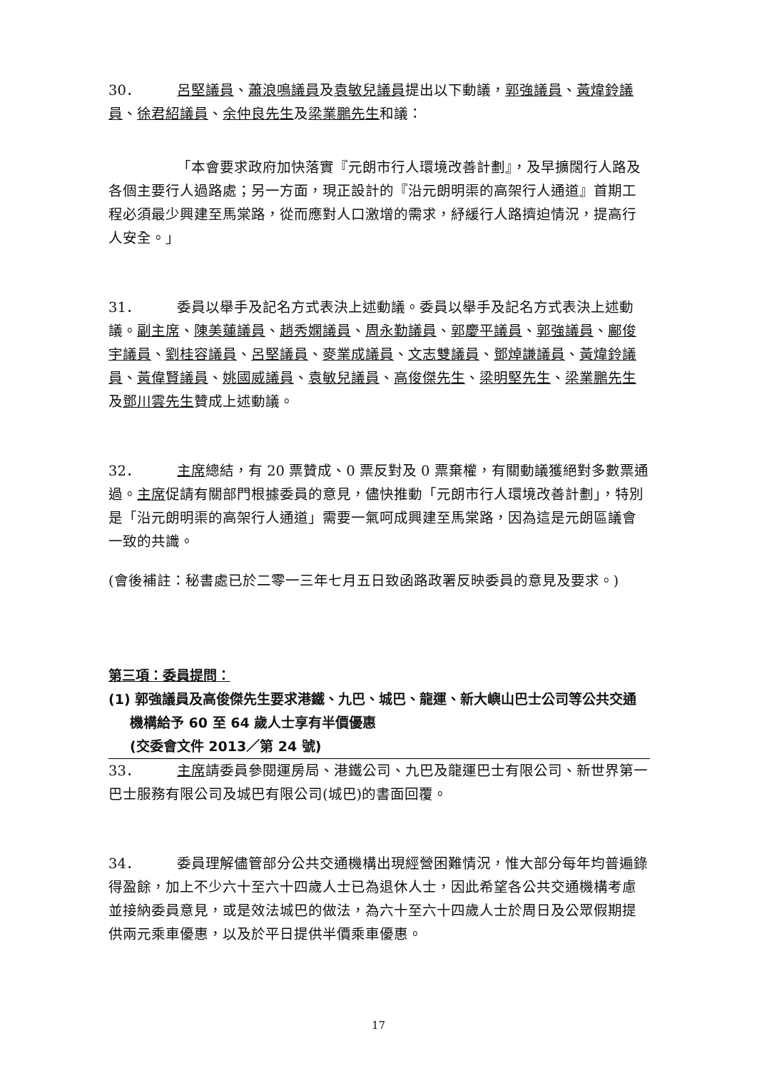30． 呂堅議員、蕭浪鳴議員及袁敏兒議員提出以下動議，郭強議員、黃煒鈴議員、徐君紹議員、余仲良先生及梁業鵬先生和議：
「本會要求政府加快落實『元朗市行人環境改善計劃』，及早擴闊行人路及各個主要行人過路處；另一方面，現正設計的『沿元朗明渠的高架行人通道』首期工程必須最少興建至馬棠路，從而應對人口激增的需求，紓緩行人路擠迫情況，提高行人安全。」
31． 委員以舉手及記名方式表決上述動議。委員以舉手及記名方式表決上述動議。副主席、陳美蓮議員、趙秀嫻議員、周永勤議員、郭慶平議員、郭強議員、鄺俊宇議員、劉桂容議員、呂堅議員、麥業成議員、文志雙議員、鄧焯謙議員、黃煒鈴議員、黃偉賢議員、姚國威議員、袁敏兒議員、高俊傑先生、梁明堅先生、梁業鵬先生及鄧川雲先生贊成上述動議。
32． 主席總結，有 20 票贊成、0 票反對及 0 票棄權，有關動議獲絕對多數票通過。主席促請有關部門根據委員的意見，儘快推動「元朗市行人環境改善計劃」，特別是「沿元朗明渠的高架行人通道」需要一氣呵成興建至馬棠路，因為這是元朗區議會一致的共識。
(會後補註：秘書處已於二零一三年七月五日致函路政署反映委員的意見及要求。)
第三項：委員提問：
(1) 郭強議員及高俊傑先生要求港鐵、九巴、城巴、龍運、新大嶼山巴士公司等公共交通機構給予 60 至 64 歲人士享有半價優惠
(交委會文件 2013／第 24 號)
33． 主席請委員參閱運房局、港鐵公司、九巴及龍運巴士有限公司、新世界第一巴士服務有限公司及城巴有限公司(城巴)的書面回覆。
34． 委員理解儘管部分公共交通機構出現經營困難情況，惟大部分每年均普遍錄得盈餘，加上不少六十至六十四歲人士已為退休人士，因此希望各公共交通機構考慮並接納委員意見，或是效法城巴的做法，為六十至六十四歲人士於周日及公眾假期提供兩元乘車優惠，以及於平日提供半價乘車優惠。
17